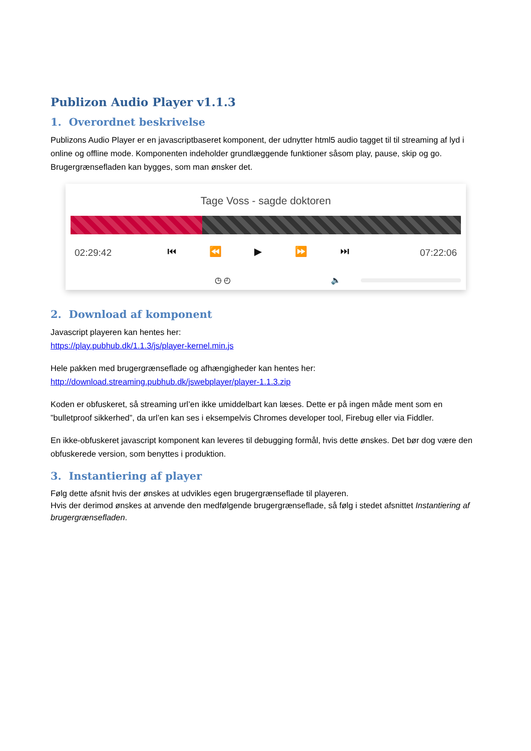Publizon Audio Player v1.1.3
1. Overordnet beskrivelse
Publizons Audio Player er en javascriptbaseret komponent, der udnytter html5 audio tagget til til streaming af lyd i online og offline mode. Komponenten indeholder grundlæggende funktioner såsom play, pause, skip og go. Brugergrænsefladen kan bygges, som man ønsker det.
Tage Voss - sagde doktoren
02:29:42 ⏮ ⏪ ▶ ⏩ ⏭ 07:22:06
◷ ◴ 🔈
2. Download af komponent
Javascript playeren kan hentes her:
https://play.pubhub.dk/1.1.3/js/player-kernel.min.js
Hele pakken med brugergrænseflade og afhængigheder kan hentes her:
http://download.streaming.pubhub.dk/jswebplayer/player-1.1.3.zip
Koden er obfuskeret, så streaming url’en ikke umiddelbart kan læses. Dette er på ingen måde ment som en ”bulletproof sikkerhed”, da url’en kan ses i eksempelvis Chromes developer tool, Firebug eller via Fiddler.
En ikke-obfuskeret javascript komponent kan leveres til debugging formål, hvis dette ønskes. Det bør dog være den obfuskerede version, som benyttes i produktion.
3. Instantiering af player
Følg dette afsnit hvis der ønskes at udvikles egen brugergrænseflade til playeren.
Hvis der derimod ønskes at anvende den medfølgende brugergrænseflade, så følg i stedet afsnittet Instantiering af brugergrænsefladen.